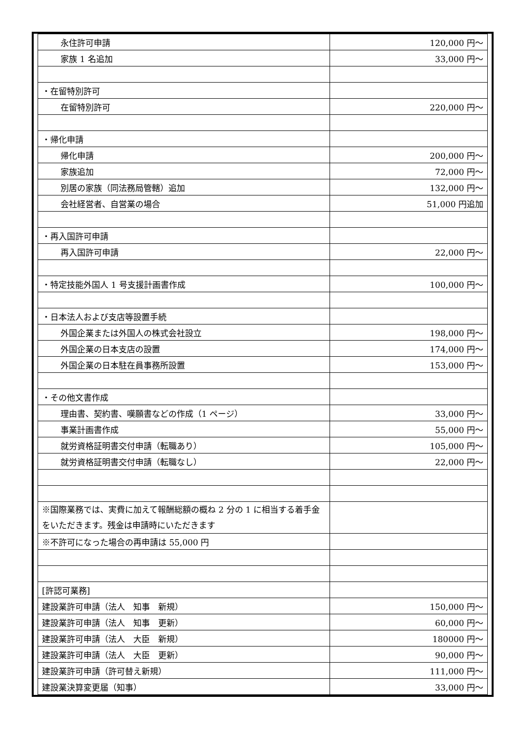| 永住許可申請 | 120,000 円～ |
| 家族 1 名追加 | 33,000 円～ |
| ・在留特別許可 | |
| 在留特別許可 | 220,000 円～ |
| ・帰化申請 | |
| 帰化申請 | 200,000 円～ |
| 家族追加 | 72,000 円～ |
| 別居の家族（同法務局管轄）追加 | 132,000 円～ |
| 会社経営者、自営業の場合 | 51,000 円追加 |
| ・再入国許可申請 | |
| 再入国許可申請 | 22,000 円～ |
| ・特定技能外国人 1 号支援計画書作成 | 100,000 円～ |
| ・日本法人および支店等設置手続 | |
| 外国企業または外国人の株式会社設立 | 198,000 円～ |
| 外国企業の日本支店の設置 | 174,000 円～ |
| 外国企業の日本駐在員事務所設置 | 153,000 円～ |
| ・その他文書作成 | |
| 理由書、契約書、嘆願書などの作成（1 ページ） | 33,000 円～ |
| 事業計画書作成 | 55,000 円～ |
| 就労資格証明書交付申請（転職あり） | 105,000 円～ |
| 就労資格証明書交付申請（転職なし） | 22,000 円～ |
| ※国際業務では、実費に加えて報酬総額の概ね 2 分の 1 に相当する着手金をいただきます。残金は申請時にいただきます | |
| ※不許可になった場合の再申請は 55,000 円 | |
| [許認可業務] | |
| 建設業許可申請（法人 知事 新規） | 150,000 円～ |
| 建設業許可申請（法人 知事 更新） | 60,000 円～ |
| 建設業許可申請（法人 大臣 新規） | 180000 円～ |
| 建設業許可申請（法人 大臣 更新） | 90,000 円～ |
| 建設業許可申請（許可替え新規） | 111,000 円～ |
| 建設業決算変更届（知事） | 33,000 円～ |